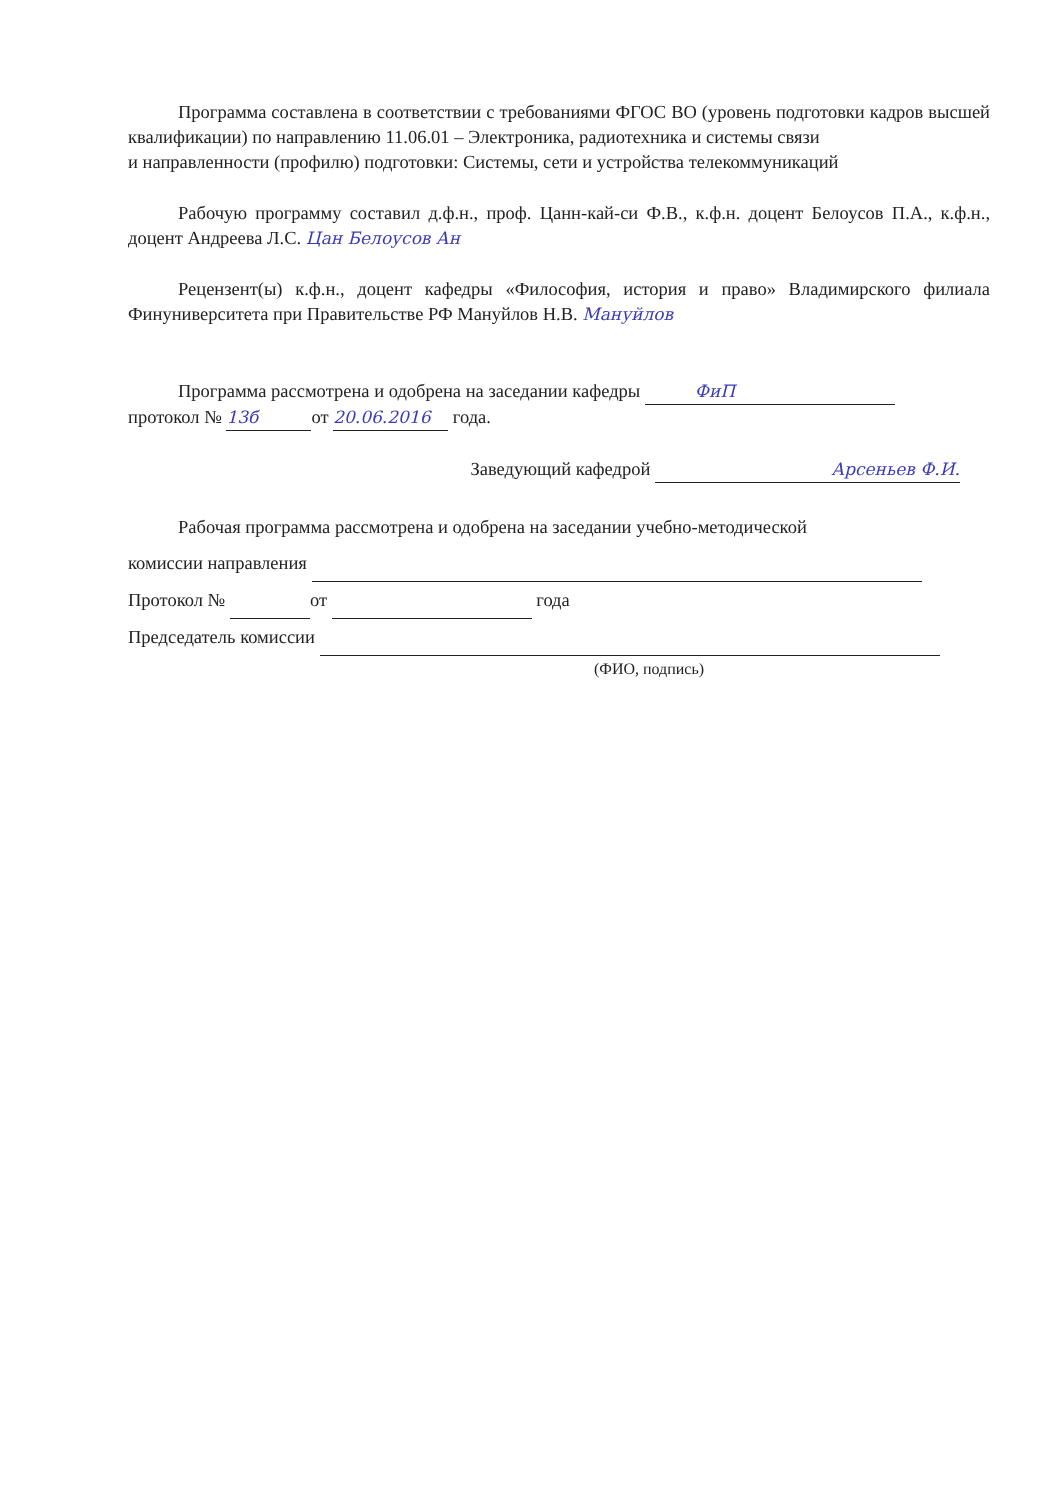Программа составлена в соответствии с требованиями ФГОС ВО (уровень подготовки кадров высшей квалификации) по направлению 11.06.01 – Электроника, радиотехника и системы связи
и направленности (профилю) подготовки: Системы, сети и устройства телекоммуникаций
Рабочую программу составил д.ф.н., проф. Цанн-кай-си Ф.В., к.ф.н. доцент Белоусов П.А., к.ф.н., доцент Андреева Л.С. Цан Белоусов Ан
Рецензент(ы) к.ф.н., доцент кафедры «Философия, история и право» Владимирского филиала Финуниверситета при Правительстве РФ Мануйлов Н.В. Мануйлов
Программа рассмотрена и одобрена на заседании кафедры ФиП
протокол № 13б от 20.06.2016 года.
Заведующий кафедрой Арсеньев Ф.И.
Рабочая программа рассмотрена и одобрена на заседании учебно-методической
комиссии направления
Протокол № от года
Председатель комиссии
(ФИО, подпись)